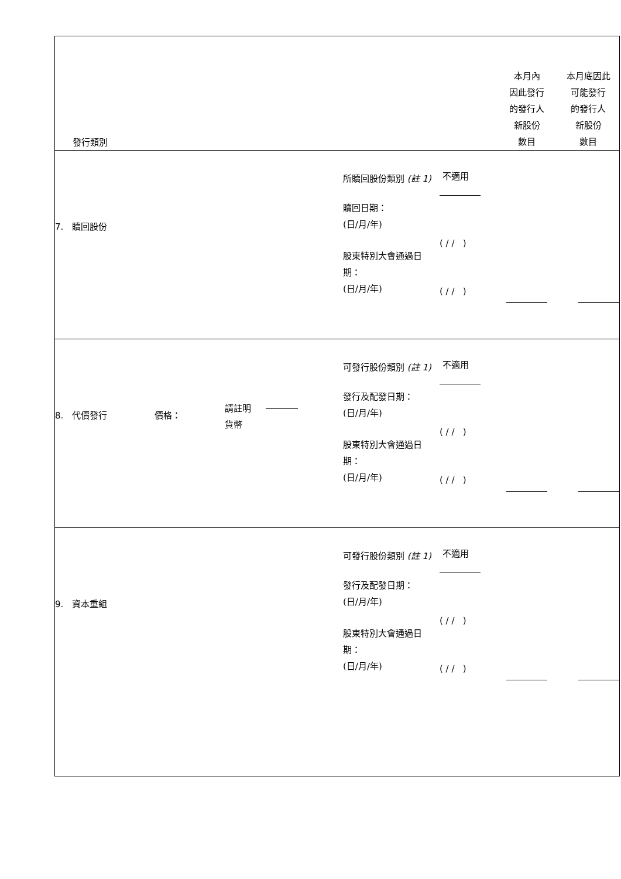| 發行類別 本月內 因此發行 的發行人 新股份 數目 本月底因此 可能發行 的發行人 新股份 數目 |
| 7. 贖回股份 所贖回股份類別 (註 1) 贖回日期： (日/月/年) 股東特別大會通過日 期： (日/月/年) 不適用 ( / / ) ( / / ) |
| 8. 代價發行 價格： 請註明 貨幣 可發行股份類別 (註 1) 發行及配發日期： (日/月/年) 股東特別大會通過日 期： (日/月/年) 不適用 ( / / ) ( / / ) |
| 9. 資本重組 可發行股份類別 (註 1) 發行及配發日期： (日/月/年) 股東特別大會通過日 期： (日/月/年) 不適用 ( / / ) ( / / ) |